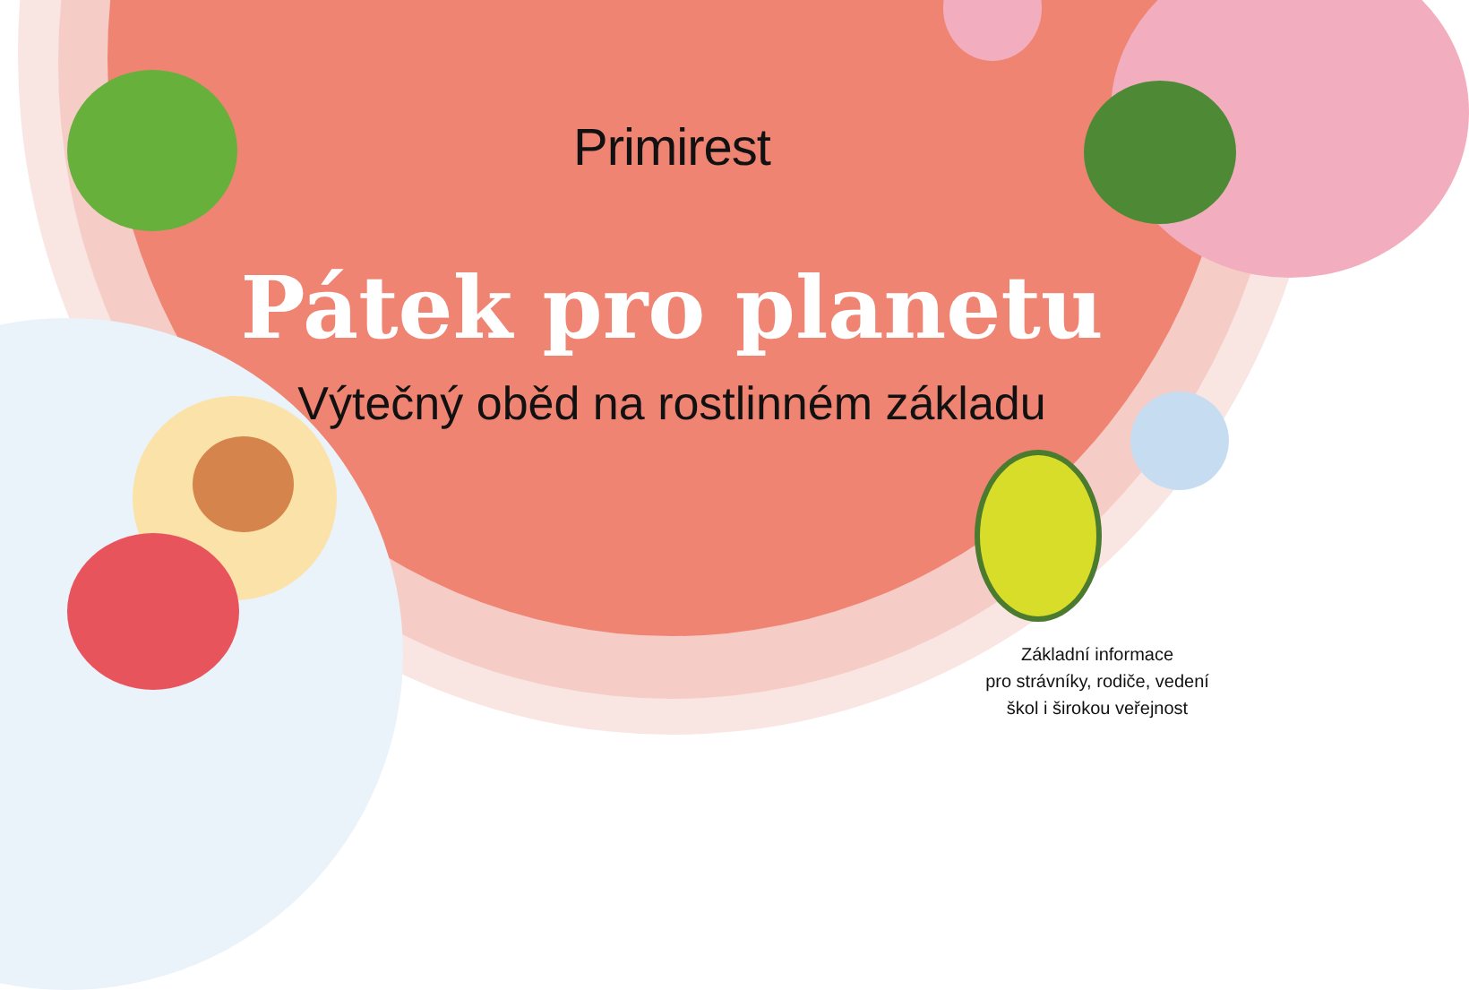Primirest
Pátek pro planetu
Výtečný oběd na rostlinném základu
Základní informace
pro strávníky, rodiče, vedení
škol i širokou veřejnost